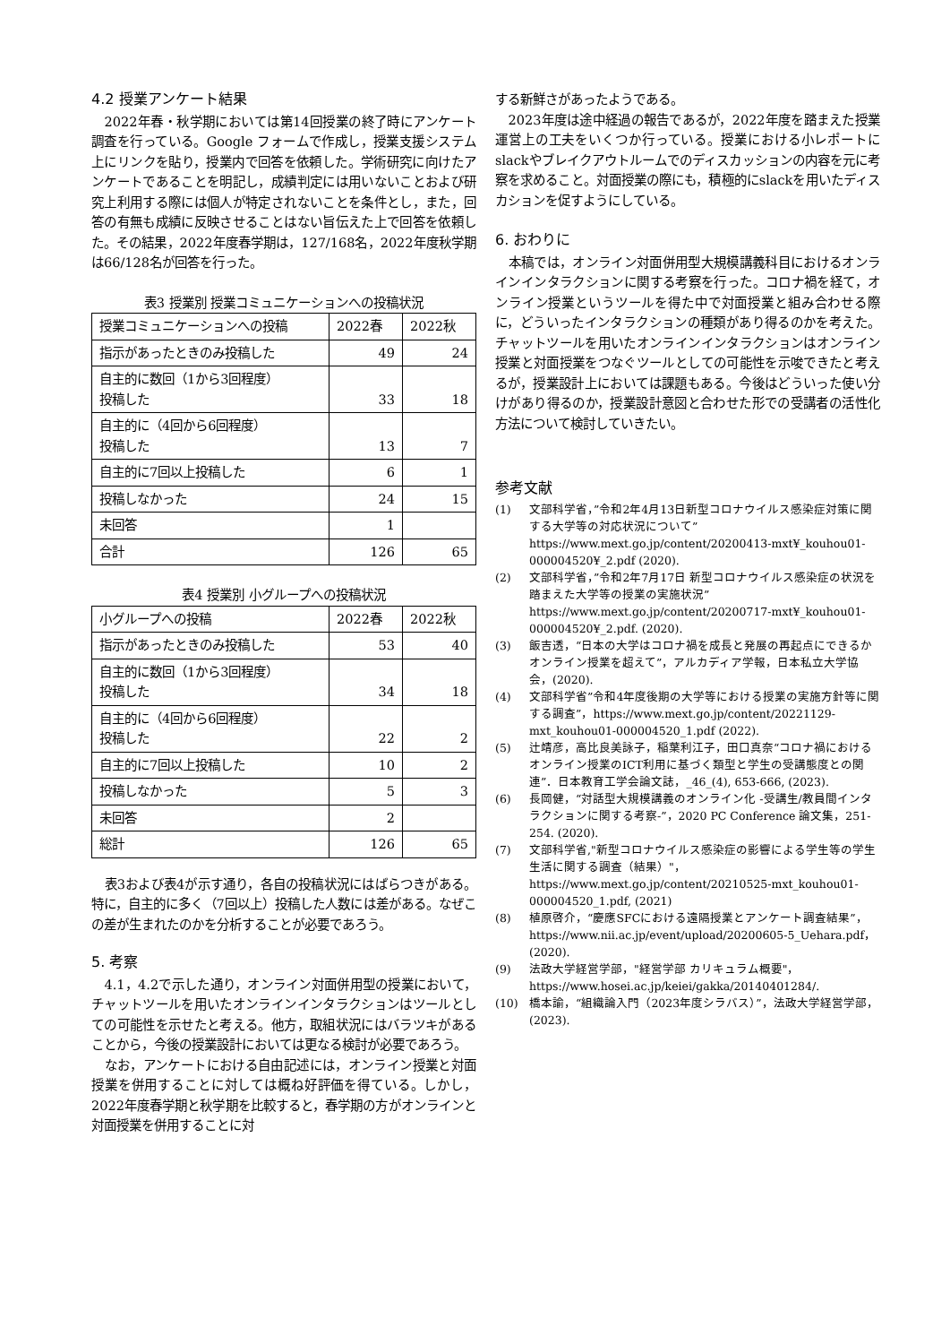4.2 授業アンケート結果
2022年春・秋学期においては第14回授業の終了時にアンケート調査を行っている。Google フォームで作成し，授業支援システム上にリンクを貼り，授業内で回答を依頼した。学術研究に向けたアンケートであることを明記し，成績判定には用いないことおよび研究上利用する際には個人が特定されないことを条件とし，また，回答の有無も成績に反映させることはない旨伝えた上で回答を依頼した。その結果，2022年度春学期は，127/168名，2022年度秋学期は66/128名が回答を行った。
表3 授業別 授業コミュニケーションへの投稿状況
| 授業コミュニケーションへの投稿 | 2022春 | 2022秋 |
| --- | --- | --- |
| 指示があったときのみ投稿した | 49 | 24 |
| 自主的に数回（1から3回程度） 投稿した | 33 | 18 |
| 自主的に（4回から6回程度） 投稿した | 13 | 7 |
| 自主的に7回以上投稿した | 6 | 1 |
| 投稿しなかった | 24 | 15 |
| 未回答 | 1 | |
| 合計 | 126 | 65 |
表4 授業別 小グループへの投稿状況
| 小グループへの投稿 | 2022春 | 2022秋 |
| --- | --- | --- |
| 指示があったときのみ投稿した | 53 | 40 |
| 自主的に数回（1から3回程度） 投稿した | 34 | 18 |
| 自主的に（4回から6回程度） 投稿した | 22 | 2 |
| 自主的に7回以上投稿した | 10 | 2 |
| 投稿しなかった | 5 | 3 |
| 未回答 | 2 | |
| 総計 | 126 | 65 |
表3および表4が示す通り，各自の投稿状況にはばらつきがある。特に，自主的に多く（7回以上）投稿した人数には差がある。なぜこの差が生まれたのかを分析することが必要であろう。
5. 考察
4.1，4.2で示した通り，オンライン対面併用型の授業において，チャットツールを用いたオンラインインタラクションはツールとしての可能性を示せたと考える。他方，取組状況にはバラツキがあることから，今後の授業設計においては更なる検討が必要であろう。
なお，アンケートにおける自由記述には，オンライン授業と対面授業を併用することに対しては概ね好評価を得ている。しかし，2022年度春学期と秋学期を比較すると，春学期の方がオンラインと対面授業を併用することに対
する新鮮さがあったようである。
2023年度は途中経過の報告であるが，2022年度を踏まえた授業運営上の工夫をいくつか行っている。授業における小レポートにslackやブレイクアウトルームでのディスカッションの内容を元に考察を求めること。対面授業の際にも，積極的にslackを用いたディスカションを促すようにしている。
6. おわりに
本稿では，オンライン対面併用型大規模講義科目におけるオンラインインタラクションに関する考察を行った。コロナ禍を経て，オンライン授業というツールを得た中で対面授業と組み合わせる際に，どういったインタラクションの種類があり得るのかを考えた。チャットツールを用いたオンラインインタラクションはオンライン授業と対面授業をつなぐツールとしての可能性を示唆できたと考えるが，授業設計上においては課題もある。今後はどういった使い分けがあり得るのか，授業設計意図と合わせた形での受講者の活性化方法について検討していきたい。
参考文献
(1) 文部科学省，”令和2年4月13日新型コロナウイルス感染症対策に関する大学等の対応状況について” https://www.mext.go.jp/content/20200413-mxt¥_kouhou01-000004520¥_2.pdf (2020).
(2) 文部科学省，”令和2年7月17日 新型コロナウイルス感染症の状況を踏まえた大学等の授業の実施状況” https://www.mext.go.jp/content/20200717-mxt¥_kouhou01-000004520¥_2.pdf. (2020).
(3) 飯吉透，“日本の大学はコロナ禍を成長と発展の再起点にできるか オンライン授業を超えて”，アルカディア学報，日本私立大学協会，(2020).
(4) 文部科学省”令和4年度後期の大学等における授業の実施方針等に関する調査”，https://www.mext.go.jp/content/20221129-mxt_kouhou01-000004520_1.pdf (2022).
(5) 辻靖彦，高比良美詠子，稲葉利江子，田口真奈“コロナ禍におけるオンライン授業のICT利用に基づく類型と学生の受講態度との関連”．日本教育工学会論文誌，_46_(4), 653-666, (2023).
(6) 長岡健，“対話型大規模講義のオンライン化 -受講生/教員間インタラクションに関する考察-”，2020 PC Conference 論文集，251-254. (2020).
(7) 文部科学省,"新型コロナウイルス感染症の影響による学生等の学生生活に関する調査（結果）"，https://www.mext.go.jp/content/20210525-mxt_kouhou01-000004520_1.pdf, (2021)
(8) 植原啓介，“慶應SFCにおける遠隔授業とアンケート調査結果”，https://www.nii.ac.jp/event/upload/20200605-5_Uehara.pdf，(2020).
(9) 法政大学経営学部，"経営学部 カリキュラム概要"，https://www.hosei.ac.jp/keiei/gakka/20140401284/.
(10) 橋本諭，“組織論入門（2023年度シラバス）”，法政大学経営学部，(2023).